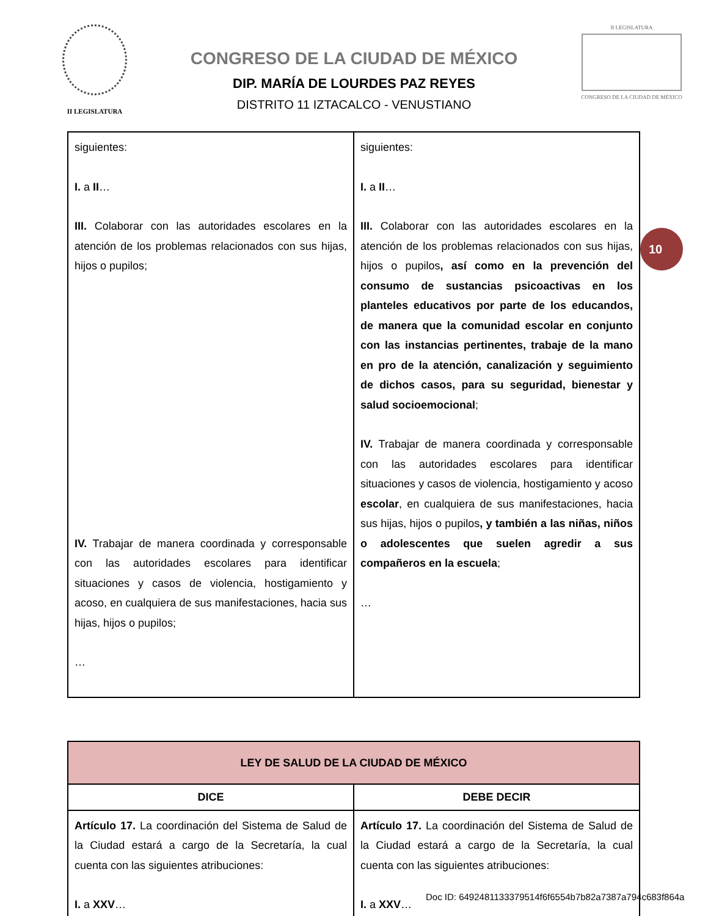II LEGISLATURA
CONGRESO DE LA CIUDAD DE MÉXICO
DIP. MARÍA DE LOURDES PAZ REYES
DISTRITO 11 IZTACALCO - VENUSTIANO
II LEGISLATURA
CONGRESO DE LA CIUDAD DE MÉXICO
10
| siguientes: I. a II … III. Colaborar con las autoridades escolares en la atención de los problemas relacionados con sus hijas, hijos o pupilos; IV. Trabajar de manera coordinada y corresponsable con las autoridades escolares para identificar situaciones y casos de violencia, hostigamiento y acoso, en cualquiera de sus manifestaciones, hacia sus hijas, hijos o pupilos; … | siguientes: I. a II … III. Colaborar con las autoridades escolares en la atención de los problemas relacionados con sus hijas, hijos o pupilos , así como en la prevención del consumo de sustancias psicoactivas en los planteles educativos por parte de los educandos, de manera que la comunidad escolar en conjunto con las instancias pertinentes, trabaje de la mano en pro de la atención, canalización y seguimiento de dichos casos, para su seguridad, bienestar y salud socioemocional ; IV. Trabajar de manera coordinada y corresponsable con las autoridades escolares para identificar situaciones y casos de violencia, hostigamiento y acoso escolar , en cualquiera de sus manifestaciones, hacia sus hijas, hijos o pupilos , y también a las niñas, niños o adolescentes que suelen agredir a sus compañeros en la escuela ; … |
| LEY DE SALUD DE LA CIUDAD DE MÉXICO | |
| --- | --- |
| DICE | DEBE DECIR |
| Artículo 17. La coordinación del Sistema de Salud de la Ciudad estará a cargo de la Secretaría, la cual cuenta con las siguientes atribuciones: I. a XXV … | Artículo 17. La coordinación del Sistema de Salud de la Ciudad estará a cargo de la Secretaría, la cual cuenta con las siguientes atribuciones: I. a XXV … |
Doc ID: 6492481133379514f6f6554b7b82a7387a794c683f864a